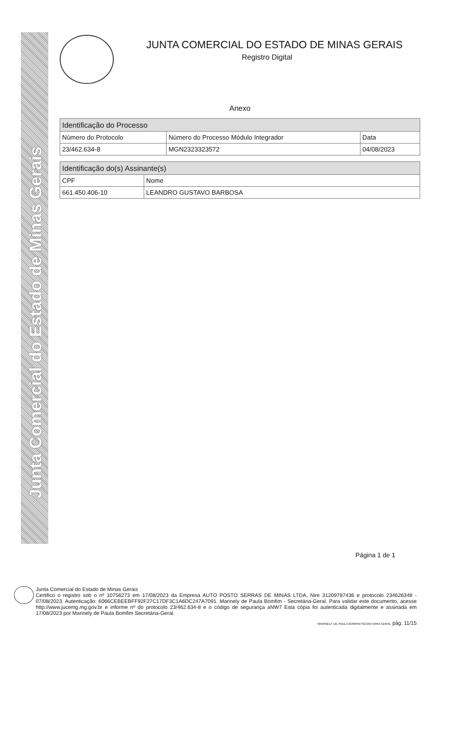Junta Comercial do Estado de Minas Gerais
JUNTA COMERCIAL DO ESTADO DE MINAS GERAIS
Registro Digital
Anexo
| Identificação do Processo | | |
| --- | --- | --- |
| Número do Protocolo | Número do Processo Módulo Integrador | Data |
| 23/462.634-8 | MGN2323323572 | 04/08/2023 |
| Identificação do(s) Assinante(s) | |
| --- | --- |
| CPF | Nome |
| 661.450.406-10 | LEANDRO GUSTAVO BARBOSA |
Página 1 de 1
Junta Comercial do Estado de Minas Gerais
Certifico o registro sob o nº 10756273 em 17/08/2023 da Empresa AUTO POSTO SERRAS DE MINAS LTDA, Nire 31209787436 e protocolo 234626348 - 07/08/2023. Autenticação: 6066CEBEEBFF92F27C17DF3C1A6DC247A7091. Marinely de Paula Bomfim - Secretária-Geral. Para validar este documento, acesse http://www.jucemg.mg.gov.br e informe nº do protocolo 23/462.634-8 e o código de segurança aNW7 Esta cópia foi autenticada digitalmente e assinada em 17/08/2023 por Marinely de Paula Bomfim Secretária-Geral.
MARINELY DE PAULA BOMFIM SECRETARIA GERAL pág. 11/15